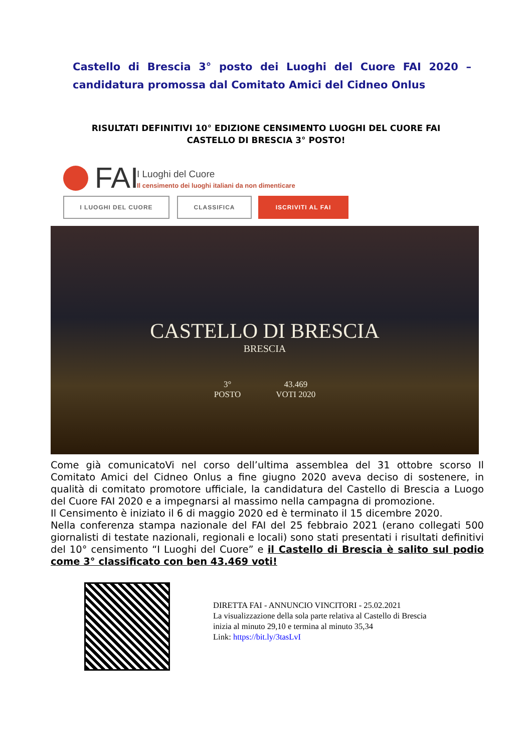Castello di Brescia 3° posto dei Luoghi del Cuore FAI 2020 – candidatura promossa dal Comitato Amici del Cidneo Onlus
RISULTATI DEFINITIVI 10° EDIZIONE CENSIMENTO LUOGHI DEL CUORE FAI
CASTELLO DI BRESCIA 3° POSTO!
FAI I Luoghi del Cuore
Il censimento dei luoghi italiani da non dimenticare
I LUOGHI DEL CUORE CLASSIFICA ISCRIVITI AL FAI
CASTELLO DI BRESCIA
BRESCIA
3°
POSTO
43.469
VOTI 2020
Come già comunicatoVi nel corso dell’ultima assemblea del 31 ottobre scorso Il Comitato Amici del Cidneo Onlus a fine giugno 2020 aveva deciso di sostenere, in qualità di comitato promotore ufficiale, la candidatura del Castello di Brescia a Luogo del Cuore FAI 2020 e a impegnarsi al massimo nella campagna di promozione.
Il Censimento è iniziato il 6 di maggio 2020 ed è terminato il 15 dicembre 2020.
Nella conferenza stampa nazionale del FAI del 25 febbraio 2021 (erano collegati 500 giornalisti di testate nazionali, regionali e locali) sono stati presentati i risultati definitivi del 10° censimento “I Luoghi del Cuore” e il Castello di Brescia è salito sul podio come 3° classificato con ben 43.469 voti!
DIRETTA FAI - ANNUNCIO VINCITORI - 25.02.2021
La visualizzazione della sola parte relativa al Castello di Brescia
inizia al minuto 29,10 e termina al minuto 35,34
Link: https://bit.ly/3tasLvI